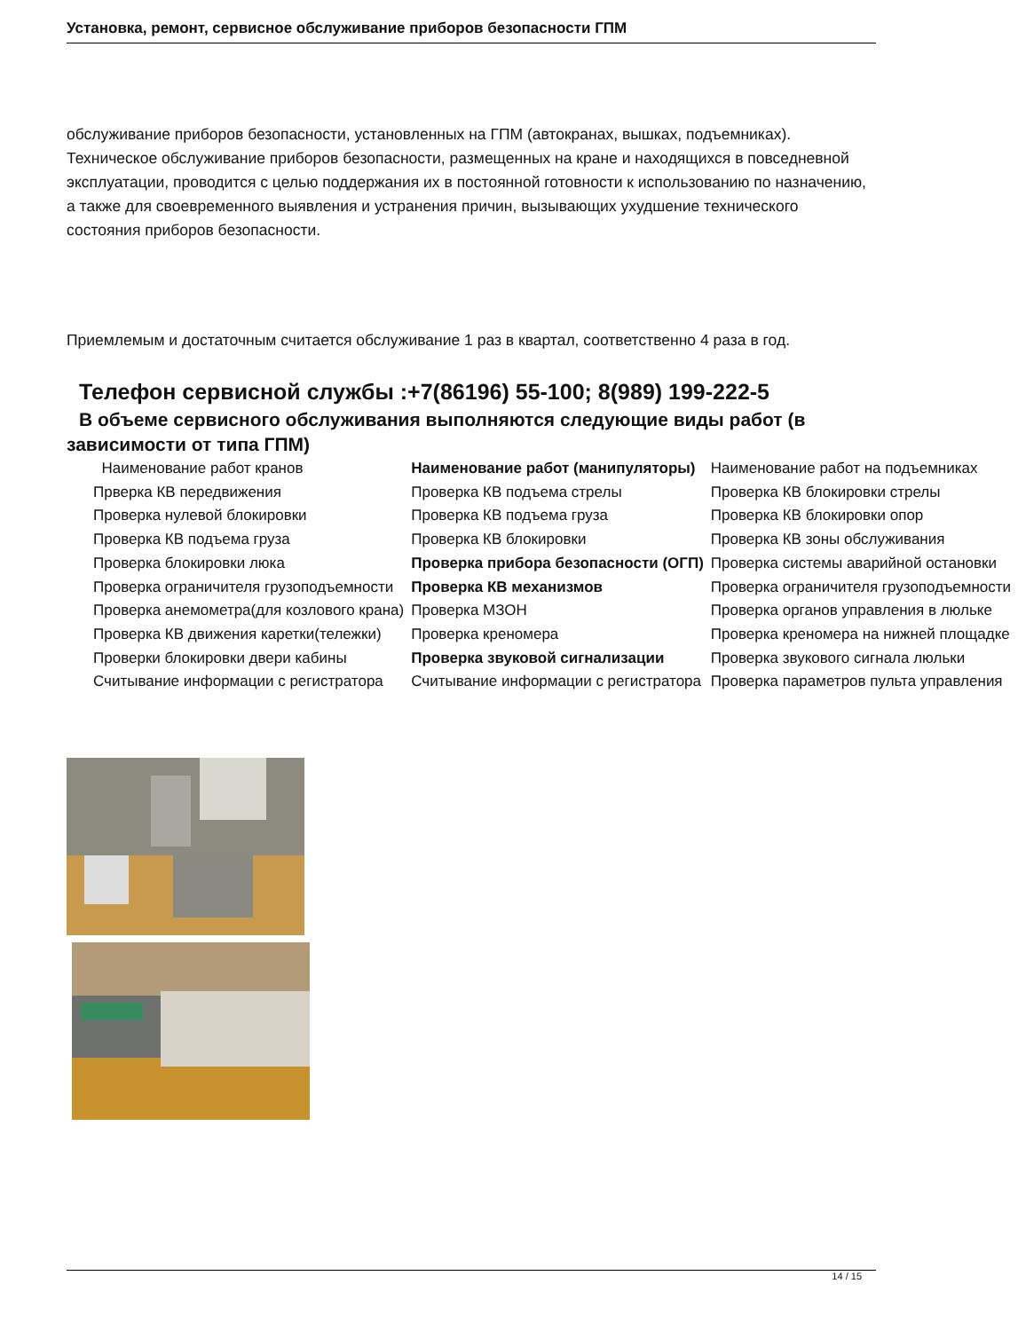Установка, ремонт, сервисное обслуживание приборов безопасности ГПМ
обслуживание приборов безопасности, установленных на ГПМ (автокранах, вышках, подъемниках). Техническое обслуживание приборов безопасности, размещенных на кране и находящихся в повседневной эксплуатации, проводится с целью поддержания их в постоянной готовности к использованию по назначению, а также для своевременного выявления и устранения причин, вызывающих ухудшение технического состояния приборов безопасности.
Приемлемым и достаточным считается обслуживание 1 раз в квартал, соответственно 4 раза в год.
Телефон сервисной службы :+7(86196) 55-100; 8(989) 199-222-5
В объеме сервисного обслуживания выполняются следующие виды работ (в зависимости от типа ГПМ)
| Наименование работ кранов | Наименование работ (манипуляторы) | Наименование работ на подъемниках |
| --- | --- | --- |
| Прверка КВ передвижения | Проверка КВ подъема стрелы | Проверка КВ блокировки стрелы |
| Проверка нулевой блокировки | Проверка КВ подъема груза | Проверка КВ блокировки опор |
| Проверка КВ подъема груза | Проверка КВ блокировки | Проверка КВ зоны обслуживания |
| Проверка блокировки люка | Проверка прибора безопасности (ОГП) | Проверка системы аварийной остановки |
| Проверка ограничителя грузоподъемности | Проверка КВ механизмов | Проверка ограничителя грузоподъемности |
| Проверка анемометра(для козлового крана) | Проверка МЗОН | Проверка органов управления в люльке |
| Проверка КВ движения каретки(тележки) | Проверка креномера | Проверка креномера на нижней площадке |
| Проверки блокировки двери кабины | Проверка звуковой сигнализации | Проверка звукового сигнала люльки |
| Считывание информации с регистратора | Считывание информации с регистратора | Проверка параметров пульта управления |
14 / 15